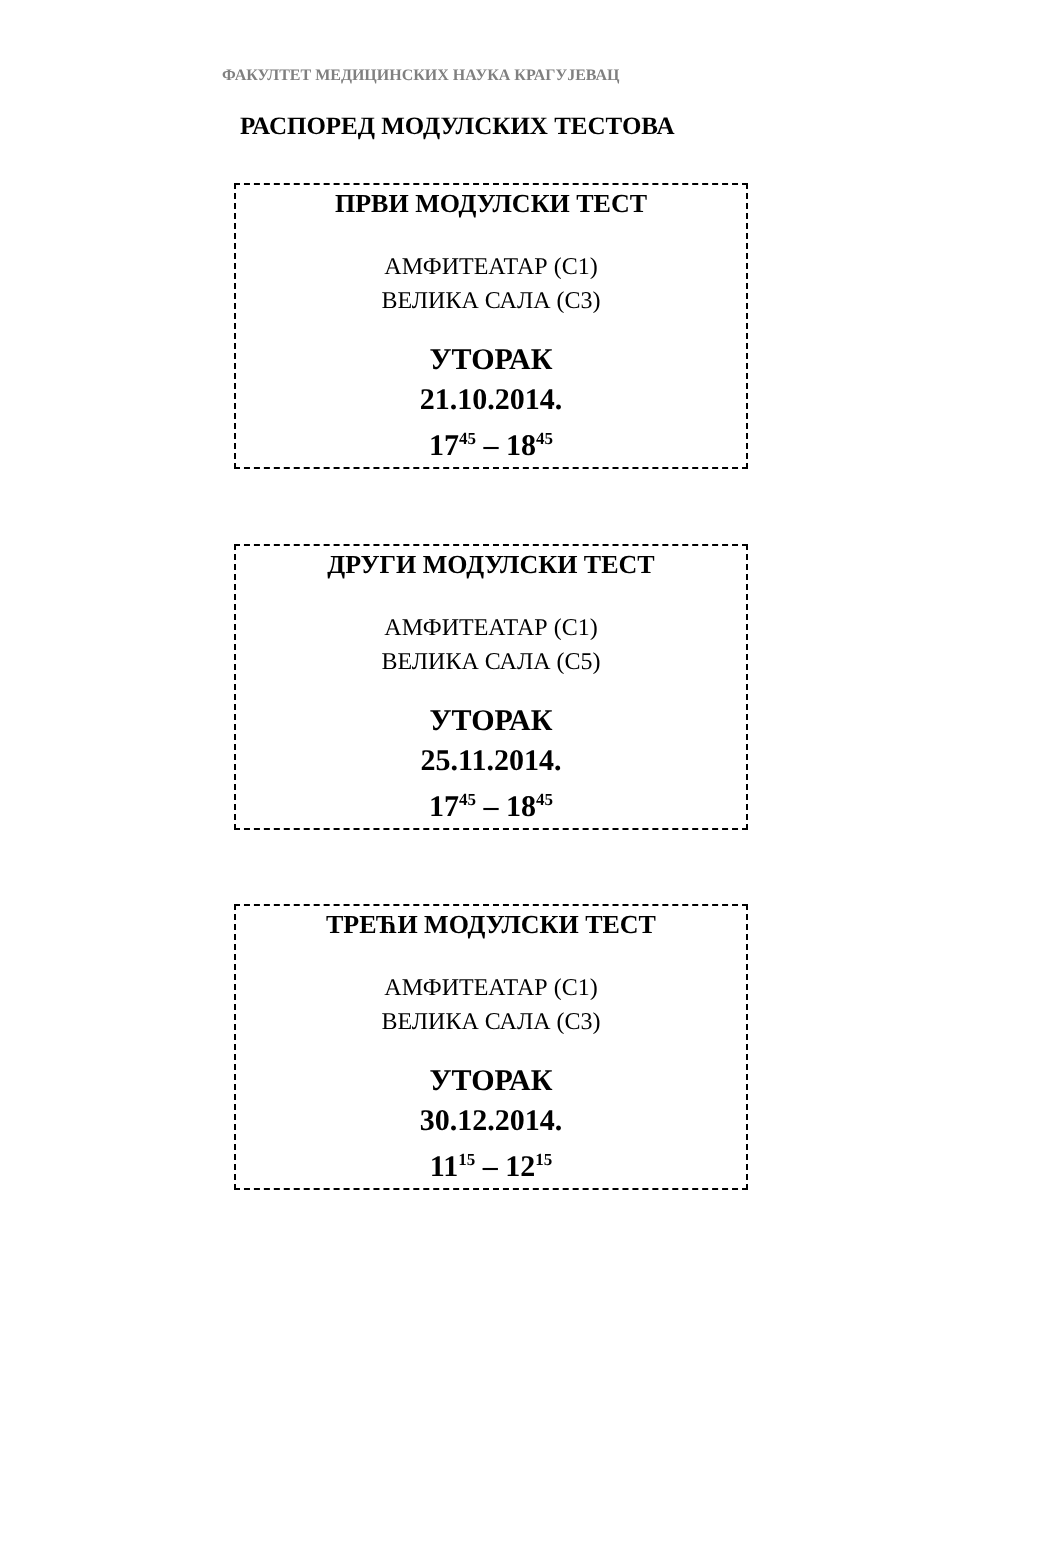ФАКУЛТЕТ МЕДИЦИНСКИХ НАУКА КРАГУЈЕВАЦ
РАСПОРЕД МОДУЛСКИХ ТЕСТОВА
ПРВИ МОДУЛСКИ ТЕСТ
АМФИТЕАТАР (С1)
ВЕЛИКА САЛА (С3)
УТОРАК
21.10.2014.
17<sup>45</sup> – 18<sup>45</sup>
ДРУГИ МОДУЛСКИ ТЕСТ
АМФИТЕАТАР (С1)
ВЕЛИКА САЛА (С5)
УТОРАК
25.11.2014.
17<sup>45</sup> – 18<sup>45</sup>
ТРЕЋИ МОДУЛСКИ ТЕСТ
АМФИТЕАТАР (С1)
ВЕЛИКА САЛА (С3)
УТОРАК
30.12.2014.
11<sup>15</sup> – 12<sup>15</sup>